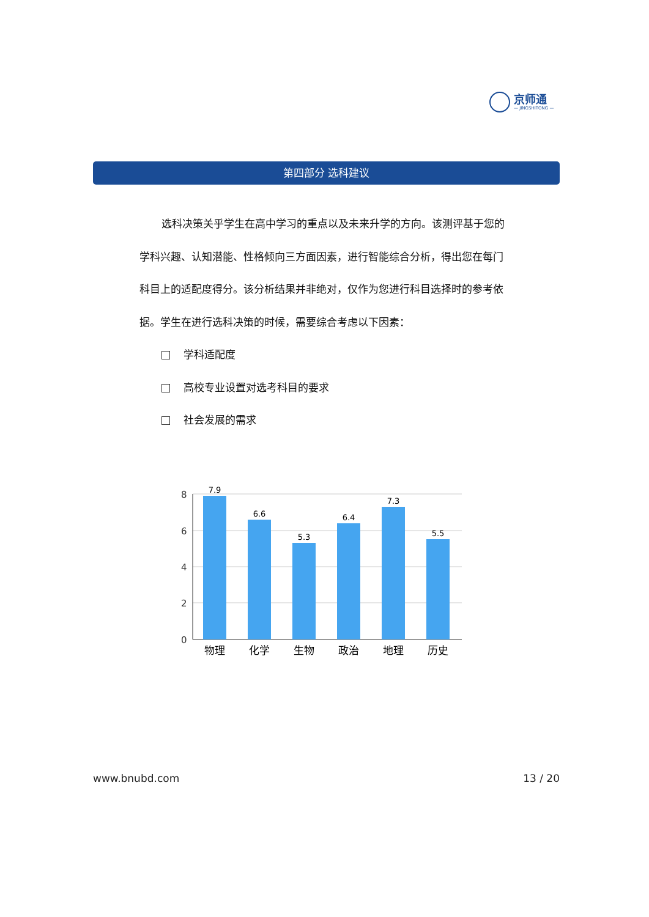京师通
— JINGSHITONG —
第四部分 选科建议
选科决策关乎学生在高中学习的重点以及未来升学的方向。该测评基于您的学科兴趣、认知潜能、性格倾向三方面因素，进行智能综合分析，得出您在每门科目上的适配度得分。该分析结果并非绝对，仅作为您进行科目选择时的参考依据。学生在进行选科决策的时候，需要综合考虑以下因素：
学科适配度
高校专业设置对选考科目的要求
社会发展的需求
8
6
4
2
0
7.9
6.6
5.3
6.4
7.3
5.5
物理
化学
生物
政治
地理
历史
www.bnubd.com 13 / 20